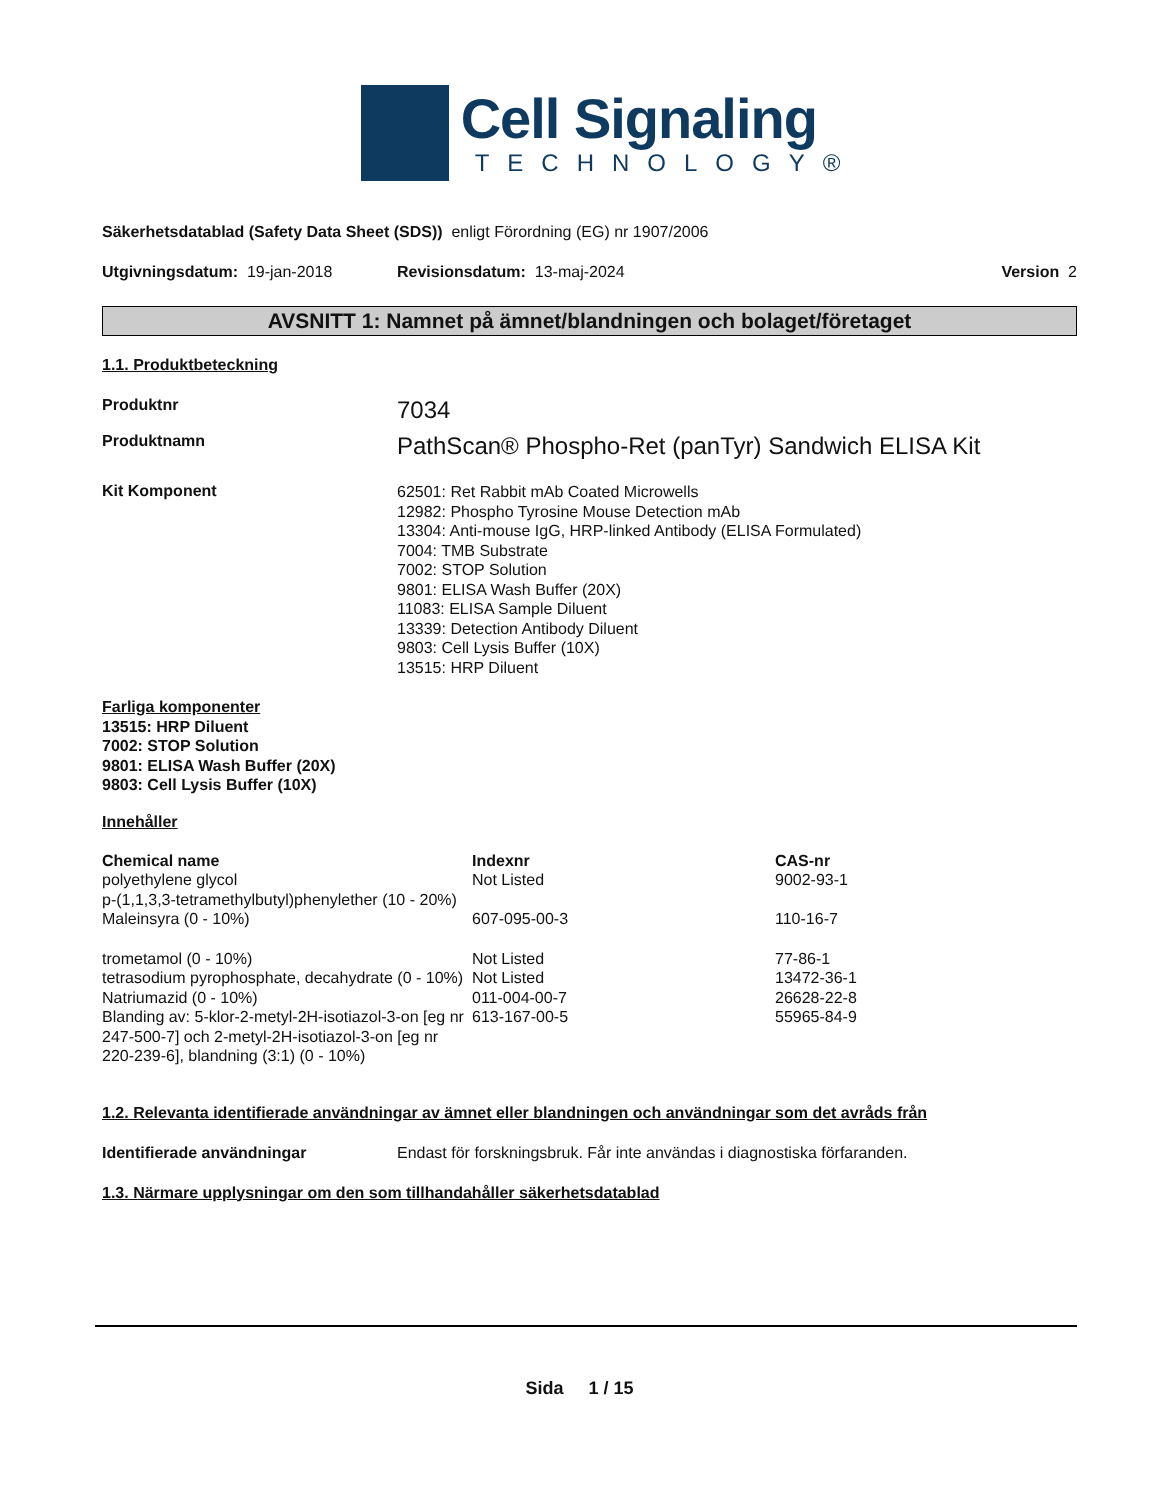Cell Signaling
TECHNOLOGY®
Säkerhetsdatablad (Safety Data Sheet (SDS)) enligt Förordning (EG) nr 1907/2006
Utgivningsdatum: 19-jan-2018 Revisionsdatum: 13-maj-2024 Version 2
AVSNITT 1: Namnet på ämnet/blandningen och bolaget/företaget
1.1. Produktbeteckning
Produktnr
7034
Produktnamn
PathScan® Phospho-Ret (panTyr) Sandwich ELISA Kit
Kit Komponent
62501: Ret Rabbit mAb Coated Microwells
12982: Phospho Tyrosine Mouse Detection mAb
13304: Anti-mouse IgG, HRP-linked Antibody (ELISA Formulated)
7004: TMB Substrate
7002: STOP Solution
9801: ELISA Wash Buffer (20X)
11083: ELISA Sample Diluent
13339: Detection Antibody Diluent
9803: Cell Lysis Buffer (10X)
13515: HRP Diluent
Farliga komponenter
13515: HRP Diluent
7002: STOP Solution
9801: ELISA Wash Buffer (20X)
9803: Cell Lysis Buffer (10X)
Innehåller
| Chemical name | Indexnr | CAS-nr |
| --- | --- | --- |
| polyethylene glycol p-(1,1,3,3-tetramethylbutyl)phenylether (10 - 20%) | Not Listed | 9002-93-1 |
| Maleinsyra (0 - 10%) | 607-095-00-3 | 110-16-7 |
| trometamol (0 - 10%) | Not Listed | 77-86-1 |
| tetrasodium pyrophosphate, decahydrate (0 - 10%) | Not Listed | 13472-36-1 |
| Natriumazid (0 - 10%) | 011-004-00-7 | 26628-22-8 |
| Blanding av: 5-klor-2-metyl-2H-isotiazol-3-on [eg nr 247-500-7] och 2-metyl-2H-isotiazol-3-on [eg nr 220-239-6], blandning (3:1) (0 - 10%) | 613-167-00-5 | 55965-84-9 |
1.2. Relevanta identifierade användningar av ämnet eller blandningen och användningar som det avråds från
Identifierade användningar Endast för forskningsbruk. Får inte användas i diagnostiska förfaranden.
1.3. Närmare upplysningar om den som tillhandahåller säkerhetsdatablad
Sida 1 / 15